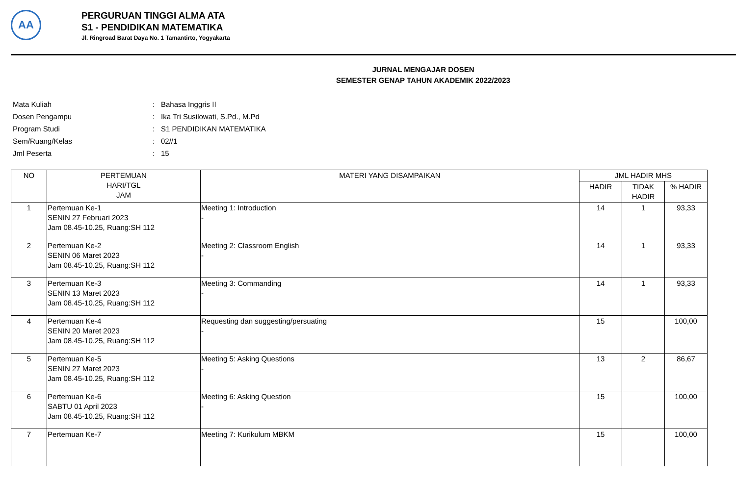AA
PERGURUAN TINGGI ALMA ATA
S1 - PENDIDIKAN MATEMATIKA
Jl. Ringroad Barat Daya No. 1 Tamantirto, Yogyakarta
JURNAL MENGAJAR DOSEN
SEMESTER GENAP TAHUN AKADEMIK 2022/2023
| Mata Kuliah | : | Bahasa Inggris II |
| Dosen Pengampu | : | Ika Tri Susilowati, S.Pd., M.Pd |
| Program Studi | : | S1 PENDIDIKAN MATEMATIKA |
| Sem/Ruang/Kelas | : | 02//1 |
| Jml Peserta | : | 15 |
| NO | PERTEMUAN HARI/TGL JAM | MATERI YANG DISAMPAIKAN | JML HADIR MHS | | |
| --- | --- | --- | --- | --- | --- |
| | | | HADIR | TIDAK HADIR | % HADIR |
| 1 | Pertemuan Ke-1 SENIN 27 Februari 2023 Jam 08.45-10.25, Ruang:SH 112 | Meeting 1: Introduction - | 14 | 1 | 93,33 |
| 2 | Pertemuan Ke-2 SENIN 06 Maret 2023 Jam 08.45-10.25, Ruang:SH 112 | Meeting 2: Classroom English - | 14 | 1 | 93,33 |
| 3 | Pertemuan Ke-3 SENIN 13 Maret 2023 Jam 08.45-10.25, Ruang:SH 112 | Meeting 3: Commanding - | 14 | 1 | 93,33 |
| 4 | Pertemuan Ke-4 SENIN 20 Maret 2023 Jam 08.45-10.25, Ruang:SH 112 | Requesting dan suggesting/persuating - | 15 | | 100,00 |
| 5 | Pertemuan Ke-5 SENIN 27 Maret 2023 Jam 08.45-10.25, Ruang:SH 112 | Meeting 5: Asking Questions - | 13 | 2 | 86,67 |
| 6 | Pertemuan Ke-6 SABTU 01 April 2023 Jam 08.45-10.25, Ruang:SH 112 | Meeting 6: Asking Question - | 15 | | 100,00 |
| 7 | Pertemuan Ke-7 | Meeting 7: Kurikulum MBKM | 15 | | 100,00 |